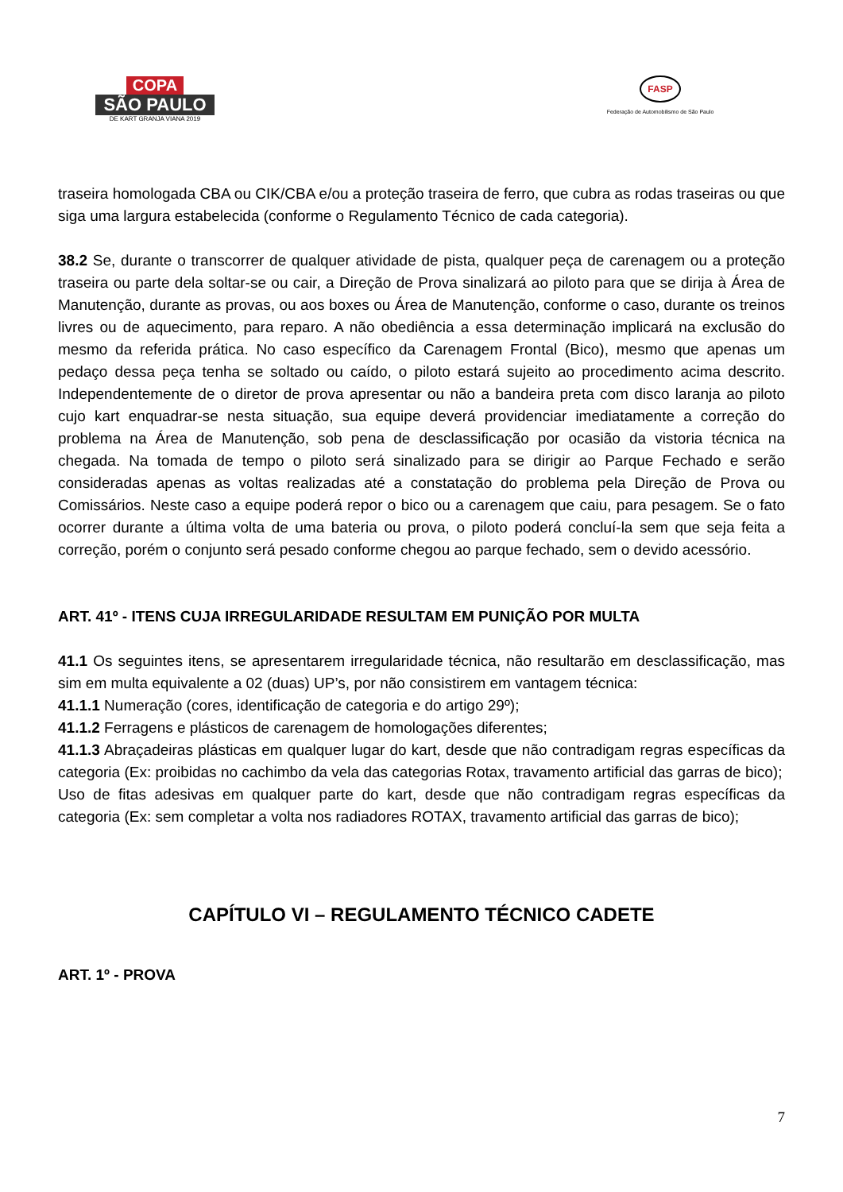COPA
SÃO PAULO
DE KART GRANJA VIANA 2019
FASP
Federação de Automobilismo de São Paulo
traseira homologada CBA ou CIK/CBA e/ou a proteção traseira de ferro, que cubra as rodas traseiras ou que siga uma largura estabelecida (conforme o Regulamento Técnico de cada categoria).
38.2 Se, durante o transcorrer de qualquer atividade de pista, qualquer peça de carenagem ou a proteção traseira ou parte dela soltar-se ou cair, a Direção de Prova sinalizará ao piloto para que se dirija à Área de Manutenção, durante as provas, ou aos boxes ou Área de Manutenção, conforme o caso, durante os treinos livres ou de aquecimento, para reparo. A não obediência a essa determinação implicará na exclusão do mesmo da referida prática. No caso específico da Carenagem Frontal (Bico), mesmo que apenas um pedaço dessa peça tenha se soltado ou caído, o piloto estará sujeito ao procedimento acima descrito. Independentemente de o diretor de prova apresentar ou não a bandeira preta com disco laranja ao piloto cujo kart enquadrar-se nesta situação, sua equipe deverá providenciar imediatamente a correção do problema na Área de Manutenção, sob pena de desclassificação por ocasião da vistoria técnica na chegada. Na tomada de tempo o piloto será sinalizado para se dirigir ao Parque Fechado e serão consideradas apenas as voltas realizadas até a constatação do problema pela Direção de Prova ou Comissários. Neste caso a equipe poderá repor o bico ou a carenagem que caiu, para pesagem. Se o fato ocorrer durante a última volta de uma bateria ou prova, o piloto poderá concluí-la sem que seja feita a correção, porém o conjunto será pesado conforme chegou ao parque fechado, sem o devido acessório.
ART. 41º - ITENS CUJA IRREGULARIDADE RESULTAM EM PUNIÇÃO POR MULTA
41.1 Os seguintes itens, se apresentarem irregularidade técnica, não resultarão em desclassificação, mas sim em multa equivalente a 02 (duas) UP’s, por não consistirem em vantagem técnica:
41.1.1 Numeração (cores, identificação de categoria e do artigo 29º);
41.1.2 Ferragens e plásticos de carenagem de homologações diferentes;
41.1.3 Abraçadeiras plásticas em qualquer lugar do kart, desde que não contradigam regras específicas da categoria (Ex: proibidas no cachimbo da vela das categorias Rotax, travamento artificial das garras de bico);
Uso de fitas adesivas em qualquer parte do kart, desde que não contradigam regras específicas da categoria (Ex: sem completar a volta nos radiadores ROTAX, travamento artificial das garras de bico);
CAPÍTULO VI – REGULAMENTO TÉCNICO CADETE
ART. 1º - PROVA
7